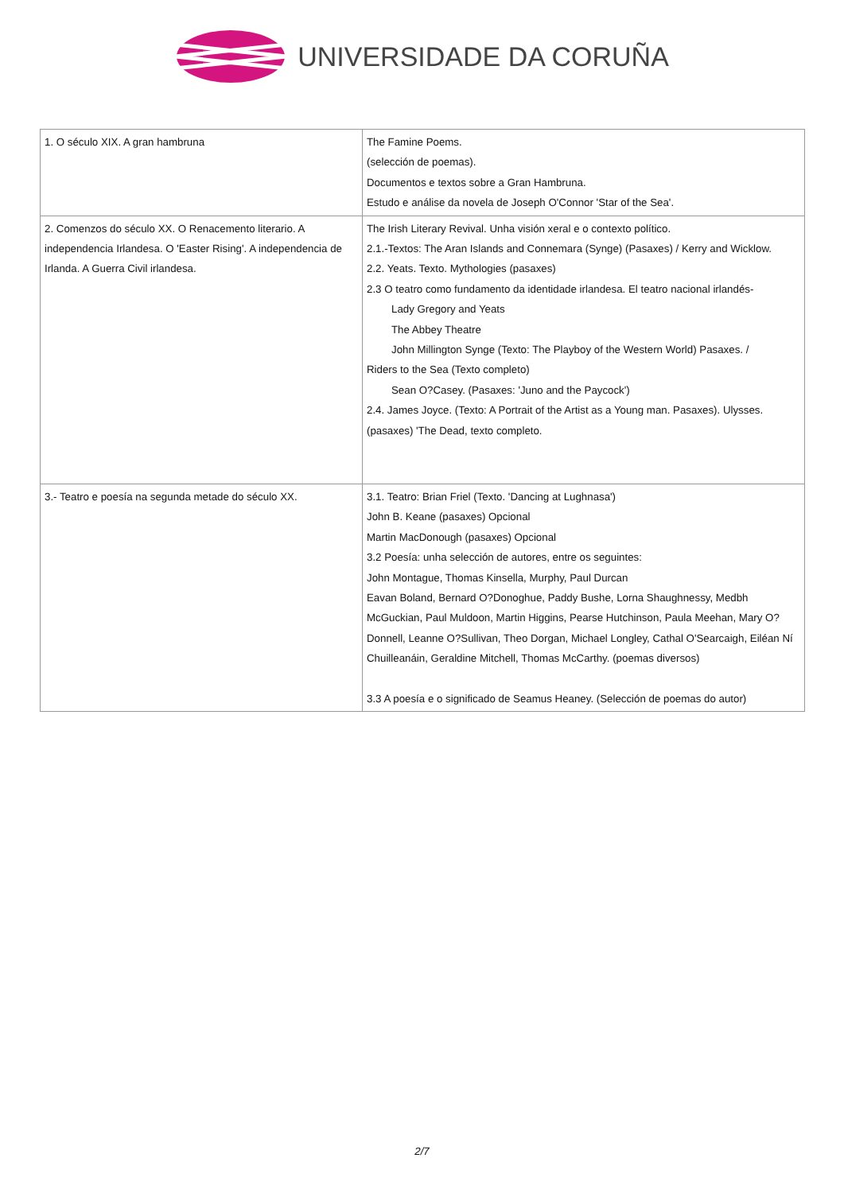UNIVERSIDADE DA CORUÑA
| 1. O século XIX. A gran hambruna | The Famine Poems. (selección de poemas). Documentos e textos sobre a Gran Hambruna. Estudo e análise da novela de Joseph O'Connor 'Star of the Sea'. |
| 2. Comenzos do século XX. O Renacemento literario. A independencia Irlandesa. O 'Easter Rising'. A independencia de Irlanda. A Guerra Civil irlandesa. | The Irish Literary Revival. Unha visión xeral e o contexto político. 2.1.-Textos: The Aran Islands and Connemara (Synge) (Pasaxes) / Kerry and Wicklow. 2.2. Yeats. Texto. Mythologies (pasaxes) 2.3 O teatro como fundamento da identidade irlandesa. El teatro nacional irlandés- Lady Gregory and Yeats The Abbey Theatre John Millington Synge (Texto: The Playboy of the Western World) Pasaxes. / Riders to the Sea (Texto completo) Sean O?Casey. (Pasaxes: 'Juno and the Paycock') 2.4. James Joyce. (Texto: A Portrait of the Artist as a Young man. Pasaxes). Ulysses. (pasaxes) 'The Dead, texto completo. |
| 3.- Teatro e poesía na segunda metade do século XX. | 3.1. Teatro: Brian Friel (Texto. 'Dancing at Lughnasa') John B. Keane (pasaxes) Opcional Martin MacDonough (pasaxes) Opcional 3.2 Poesía: unha selección de autores, entre os seguintes: John Montague, Thomas Kinsella, Murphy, Paul Durcan Eavan Boland, Bernard O?Donoghue, Paddy Bushe, Lorna Shaughnessy, Medbh McGuckian, Paul Muldoon, Martin Higgins, Pearse Hutchinson, Paula Meehan, Mary O?Donnell, Leanne O?Sullivan, Theo Dorgan, Michael Longley, Cathal O'Searcaigh, Eiléan Ní Chuilleanáin, Geraldine Mitchell, Thomas McCarthy. (poemas diversos) 3.3 A poesía e o significado de Seamus Heaney. (Selección de poemas do autor) |
2/7